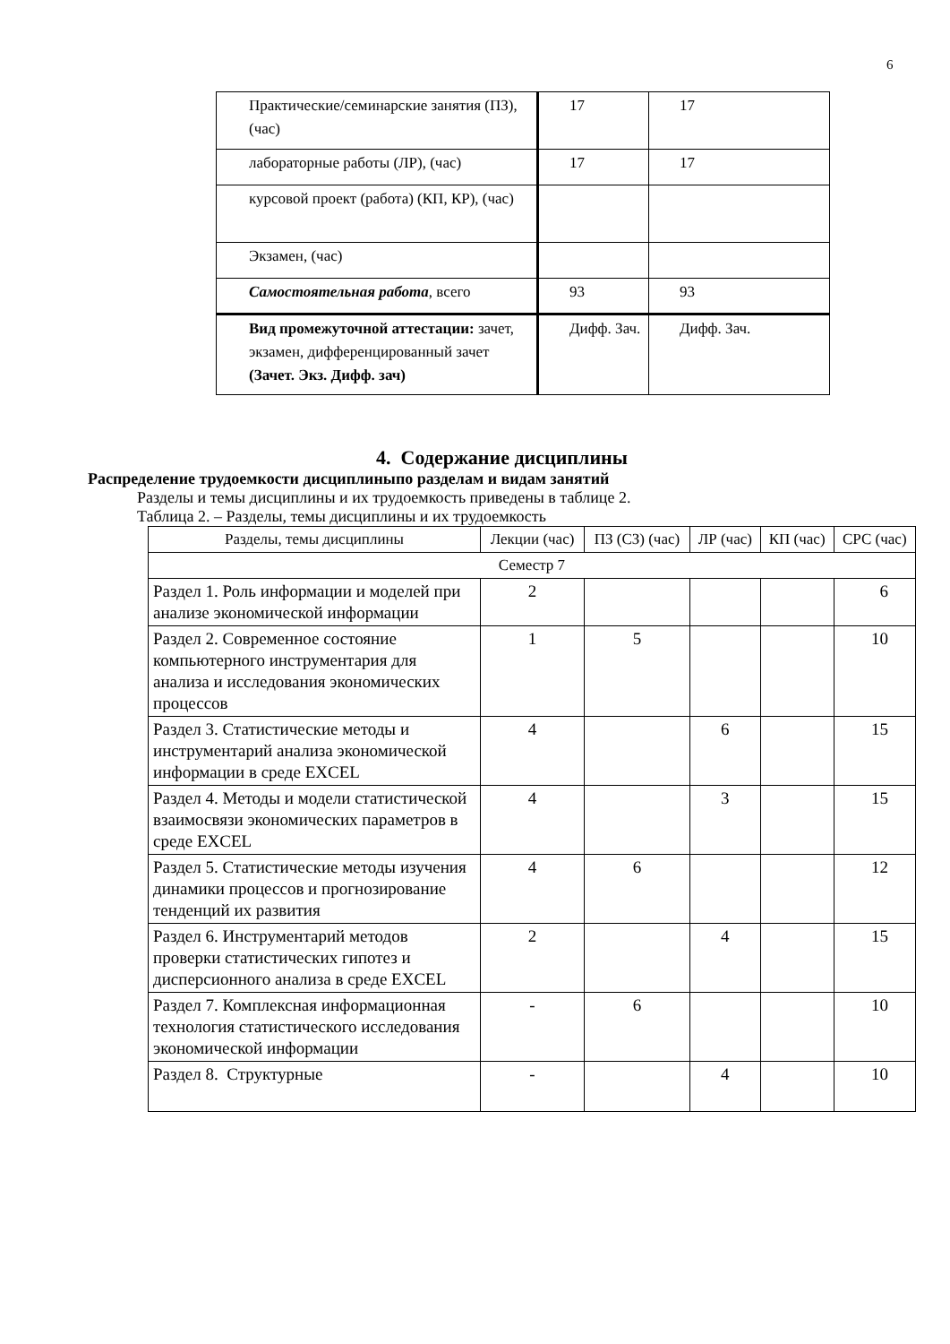6
| Практические/семинарские занятия (ПЗ), (час) | 17 | 17 |
| лабораторные работы (ЛР), (час) | 17 | 17 |
| курсовой проект (работа) (КП, КР), (час) | | |
| Экзамен, (час) | | |
| Самостоятельная работа , всего | 93 | 93 |
| Вид промежуточной аттестации: зачет, экзамен, дифференцированный зачет (Зачет. Экз. Дифф. зач) | Дифф. Зач. | Дифф. Зач. |
4. Содержание дисциплины
Распределение трудоемкости дисциплиныпо разделам и видам занятий
Разделы и темы дисциплины и их трудоемкость приведены в таблице 2.
Таблица 2. – Разделы, темы дисциплины и их трудоемкость
| Разделы, темы дисциплины | Лекции (час) | ПЗ (СЗ) (час) | ЛР (час) | КП (час) | СРС (час) |
| Семестр 7 | | | | | |
| Раздел 1. Роль информации и моделей при анализе экономической информации | 2 | | | | 6 |
| Раздел 2. Современное состояние компьютерного инструментария для анализа и исследования экономических процессов | 1 | 5 | | | 10 |
| Раздел 3. Статистические методы и инструментарий анализа экономической информации в среде EXCEL | 4 | | 6 | | 15 |
| Раздел 4. Методы и модели статистической взаимосвязи экономических параметров в среде EXCEL | 4 | | 3 | | 15 |
| Раздел 5. Статистические методы изучения динамики процессов и прогнозирование тенденций их развития | 4 | 6 | | | 12 |
| Раздел 6. Инструментарий методов проверки статистических гипотез и дисперсионного анализа в среде EXCEL | 2 | | 4 | | 15 |
| Раздел 7. Комплексная информационная технология статистического исследования экономической информации | - | 6 | | | 10 |
| Раздел 8. Структурные | - | | 4 | | 10 |